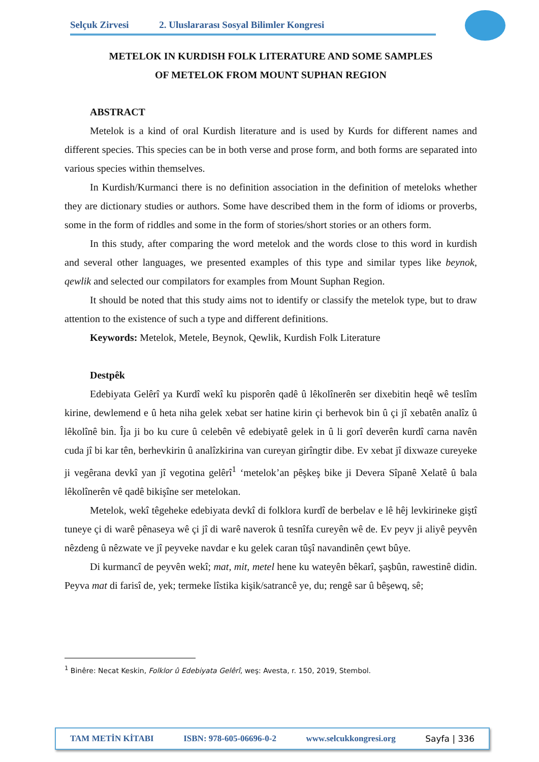Selçuk Zirvesi 2. Uluslararası Sosyal Bilimler Kongresi
METELOK IN KURDISH FOLK LITERATURE AND SOME SAMPLES
OF METELOK FROM MOUNT SUPHAN REGION
ABSTRACT
Metelok is a kind of oral Kurdish literature and is used by Kurds for different names and different species. This species can be in both verse and prose form, and both forms are separated into various species within themselves.
In Kurdish/Kurmanci there is no definition association in the definition of meteloks whether they are dictionary studies or authors. Some have described them in the form of idioms or proverbs, some in the form of riddles and some in the form of stories/short stories or an others form.
In this study, after comparing the word metelok and the words close to this word in kurdish and several other languages, we presented examples of this type and similar types like beynok, qewlik and selected our compilators for examples from Mount Suphan Region.
It should be noted that this study aims not to identify or classify the metelok type, but to draw attention to the existence of such a type and different definitions.
Keywords: Metelok, Metele, Beynok, Qewlik, Kurdish Folk Literature
Destpêk
Edebiyata Gelêrî ya Kurdî wekî ku pisporên qadê û lêkolînerên ser dixebitin heqê wê teslîm kirine, dewlemend e û heta niha gelek xebat ser hatine kirin çi berhevok bin û çi jî xebatên analîz û lêkolînê bin. Îja ji bo ku cure û celebên vê edebiyatê gelek in û li gorî deverên kurdî carna navên cuda jî bi kar tên, berhevkirin û analîzkirina van cureyan girîngtir dibe. Ev xebat jî dixwaze cureyeke ji vegêrana devkî yan jî vegotina gelêrî<sup>1</sup> ‘metelok’an pêşkeş bike ji Devera Sîpanê Xelatê û bala lêkolînerên vê qadê bikişîne ser metelokan.
Metelok, wekî têgeheke edebiyata devkî di folklora kurdî de berbelav e lê hêj levkirineke giştî tuneye çi di warê pênaseya wê çi jî di warê naverok û tesnîfa cureyên wê de. Ev peyv ji aliyê peyvên nêzdeng û nêzwate ve jî peyveke navdar e ku gelek caran tûşî navandinên çewt bûye.
Di kurmancî de peyvên wekî; mat, mit, metel hene ku wateyên bêkarî, şaşbûn, rawestinê didin. Peyva mat di farisî de, yek; termeke lîstika kişik/satrancê ye, du; rengê sar û bêşewq, sê;
<sup>1</sup> Binêre: Necat Keskin, Folklor û Edebiyata Gelêrî, weş: Avesta, r. 150, 2019, Stembol.
TAM METİN KİTABI ISBN: 978-605-06696-0-2 www.selcukkongresi.org Sayfa | 336